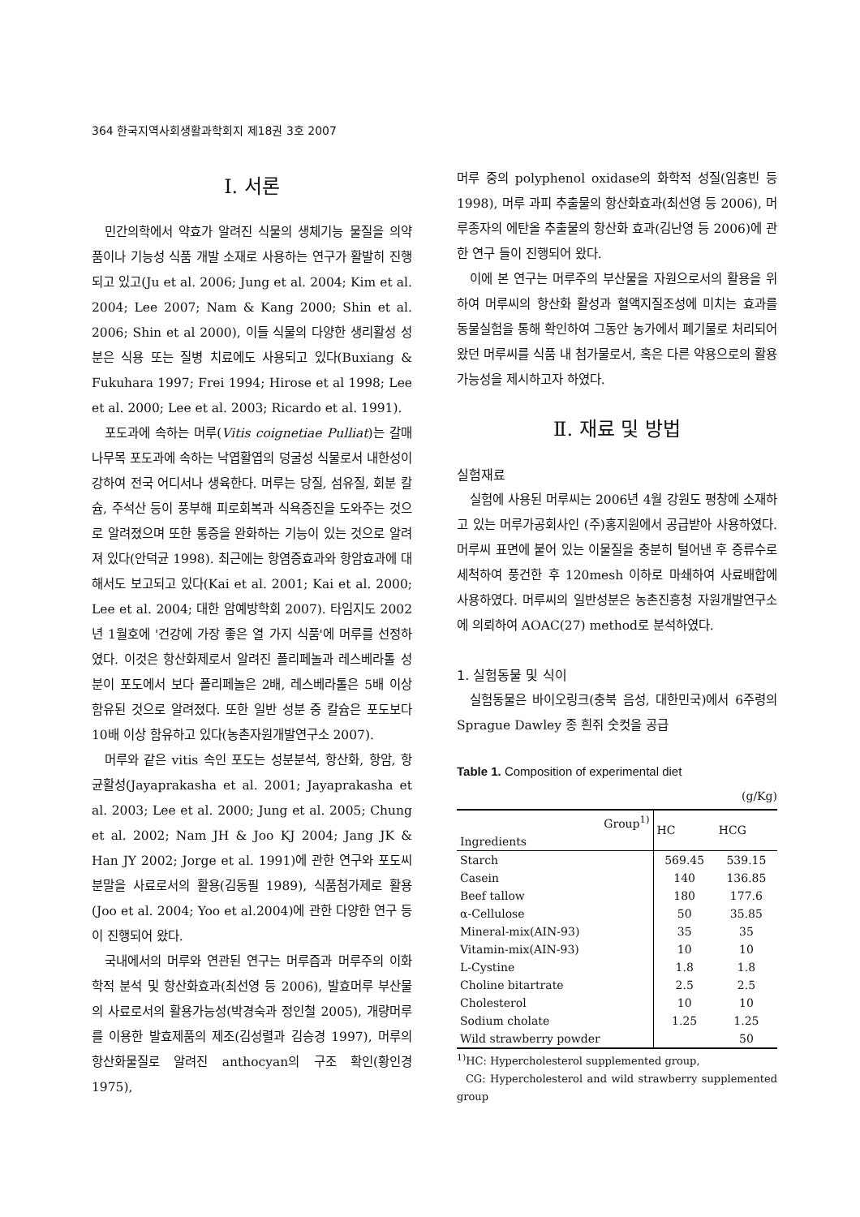364 한국지역사회생활과학회지 제18권 3호 2007
I. 서론
민간의학에서 약효가 알려진 식물의 생체기능 물질을 의약품이나 기능성 식품 개발 소재로 사용하는 연구가 활발히 진행되고 있고(Ju et al. 2006; Jung et al. 2004; Kim et al. 2004; Lee 2007; Nam & Kang 2000; Shin et al. 2006; Shin et al 2000), 이들 식물의 다양한 생리활성 성분은 식용 또는 질병 치료에도 사용되고 있다(Buxiang & Fukuhara 1997; Frei 1994; Hirose et al 1998; Lee et al. 2000; Lee et al. 2003; Ricardo et al. 1991).
포도과에 속하는 머루(Vitis coignetiae Pulliat)는 갈매나무목 포도과에 속하는 낙엽활엽의 덩굴성 식물로서 내한성이 강하여 전국 어디서나 생육한다. 머루는 당질, 섬유질, 회분 칼슘, 주석산 등이 풍부해 피로회복과 식욕증진을 도와주는 것으로 알려졌으며 또한 통증을 완화하는 기능이 있는 것으로 알려져 있다(안덕균 1998). 최근에는 항염증효과와 항암효과에 대해서도 보고되고 있다(Kai et al. 2001; Kai et al. 2000; Lee et al. 2004; 대한 암예방학회 2007). 타임지도 2002년 1월호에 '건강에 가장 좋은 열 가지 식품'에 머루를 선정하였다. 이것은 항산화제로서 알려진 폴리페놀과 레스베라톨 성분이 포도에서 보다 폴리페놀은 2배, 레스베라톨은 5배 이상 함유된 것으로 알려졌다. 또한 일반 성분 중 칼슘은 포도보다 10배 이상 함유하고 있다(농촌자원개발연구소 2007).
머루와 같은 vitis 속인 포도는 성분분석, 항산화, 항암, 항균활성(Jayaprakasha et al. 2001; Jayaprakasha et al. 2003; Lee et al. 2000; Jung et al. 2005; Chung et al. 2002; Nam JH & Joo KJ 2004; Jang JK & Han JY 2002; Jorge et al. 1991)에 관한 연구와 포도씨 분말을 사료로서의 활용(김동필 1989), 식품첨가제로 활용(Joo et al. 2004; Yoo et al.2004)에 관한 다양한 연구 등이 진행되어 왔다.
국내에서의 머루와 연관된 연구는 머루즙과 머루주의 이화학적 분석 및 항산화효과(최선영 등 2006), 발효머루 부산물의 사료로서의 활용가능성(박경숙과 정인철 2005), 개량머루를 이용한 발효제품의 제조(김성렬과 김승경 1997), 머루의 항산화물질로 알려진 anthocyan의 구조 확인(황인경 1975),
머루 중의 polyphenol oxidase의 화학적 성질(임홍빈 등 1998), 머루 과피 추출물의 항산화효과(최선영 등 2006), 머루종자의 에탄올 추출물의 항산화 효과(김난영 등 2006)에 관한 연구 들이 진행되어 왔다.
이에 본 연구는 머루주의 부산물을 자원으로서의 활용을 위하여 머루씨의 항산화 활성과 혈액지질조성에 미치는 효과를 동물실험을 통해 확인하여 그동안 농가에서 폐기물로 처리되어 왔던 머루씨를 식품 내 첨가물로서, 혹은 다른 약용으로의 활용 가능성을 제시하고자 하였다.
Ⅱ. 재료 및 방법
실험재료
실험에 사용된 머루씨는 2006년 4월 강원도 평창에 소재하고 있는 머루가공회사인 (주)홍지원에서 공급받아 사용하였다. 머루씨 표면에 붙어 있는 이물질을 충분히 털어낸 후 증류수로 세척하여 풍건한 후 120mesh 이하로 마쇄하여 사료배합에 사용하였다. 머루씨의 일반성분은 농촌진흥청 자원개발연구소에 의뢰하여 AOAC(27) method로 분석하였다.
1. 실험동물 및 식이
실험동물은 바이오링크(충북 음성, 대한민국)에서 6주령의 Sprague Dawley 종 흰쥐 숫컷을 공급
Table 1. Composition of experimental diet
(g/Kg)
| Group<sup>1)</sup> Ingredients | HC | HCG |
| --- | --- | --- |
| Starch | 569.45 | 539.15 |
| Casein | 140 | 136.85 |
| Beef tallow | 180 | 177.6 |
| α-Cellulose | 50 | 35.85 |
| Mineral-mix(AIN-93) | 35 | 35 |
| Vitamin-mix(AIN-93) | 10 | 10 |
| L-Cystine | 1.8 | 1.8 |
| Choline bitartrate | 2.5 | 2.5 |
| Cholesterol | 10 | 10 |
| Sodium cholate | 1.25 | 1.25 |
| Wild strawberry powder | | 50 |
<sup>1)</sup> HC: Hypercholesterol supplemented group,
CG: Hypercholesterol and wild strawberry supplemented group